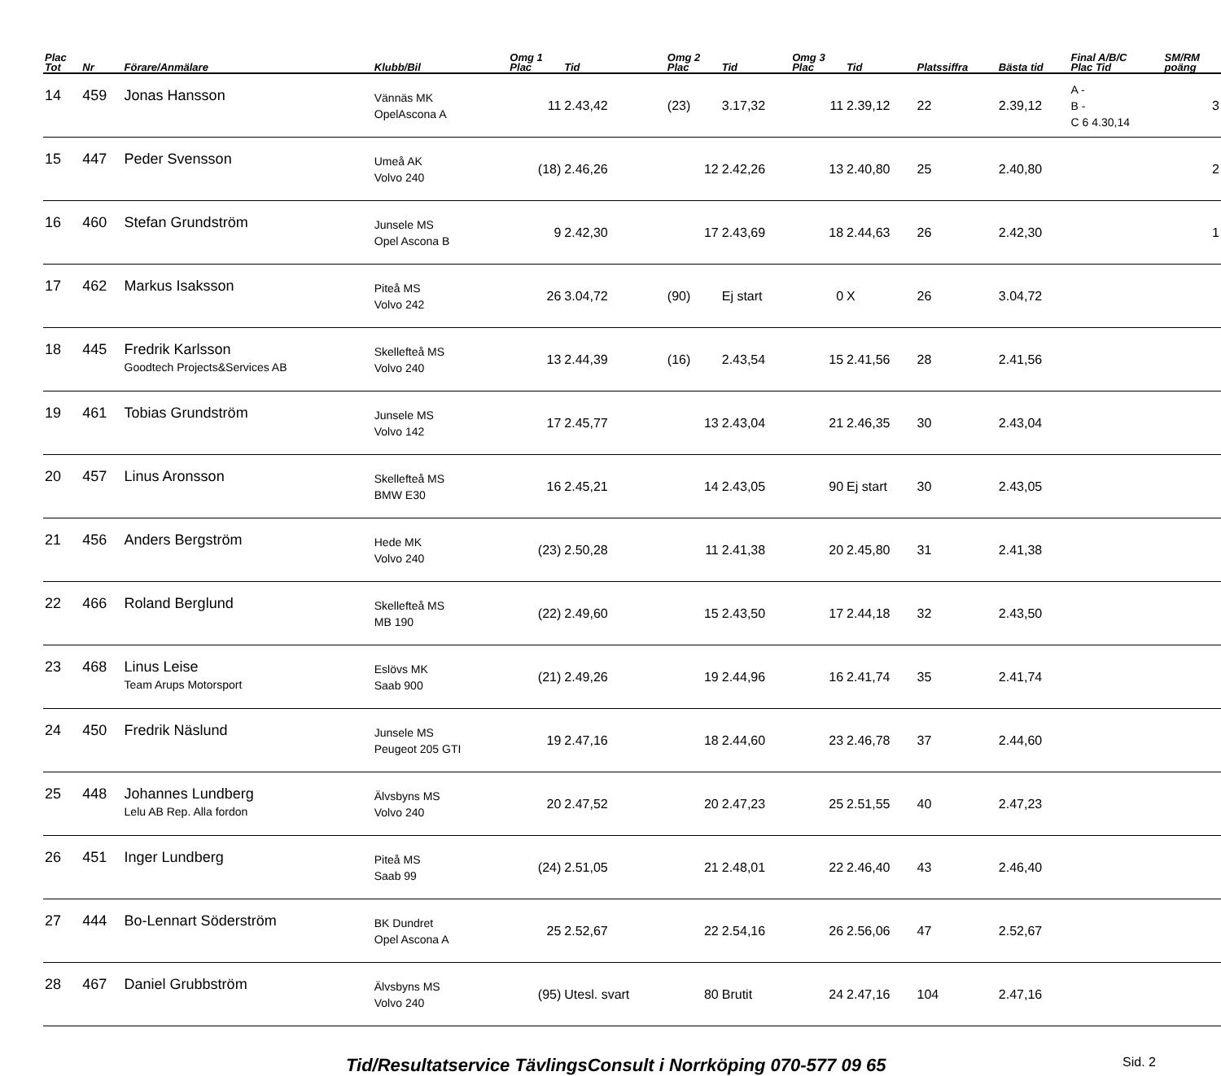| Plac Tot | Nr | Förare/Anmälare | Klubb/Bil | Omg 1 Plac | Tid | Omg 2 Plac | Tid | Omg 3 Plac | Tid | Platssiffra | Bästa tid | Final A/B/C Plac Tid | SM/RM poäng |
| --- | --- | --- | --- | --- | --- | --- | --- | --- | --- | --- | --- | --- | --- |
| 14 | 459 | Jonas Hansson | Vännäs MK OpelAscona A | 11 | 2.43,42 | (23) | 3.17,32 | 11 | 2.39,12 | 22 | 2.39,12 | A - B - C 6 4.30,14 | 3 |
| 15 | 447 | Peder Svensson | Umeå AK Volvo 240 | (18) | 2.46,26 | 12 | 2.42,26 | 13 | 2.40,80 | 25 | 2.40,80 | | 2 |
| 16 | 460 | Stefan Grundström | Junsele MS Opel Ascona B | 9 | 2.42,30 | 17 | 2.43,69 | 18 | 2.44,63 | 26 | 2.42,30 | | 1 |
| 17 | 462 | Markus Isaksson | Piteå MS Volvo 242 | 26 | 3.04,72 | (90) | Ej start | 0 | X | 26 | 3.04,72 | | |
| 18 | 445 | Fredrik Karlsson Goodtech Projects&Services AB | Skellefteå MS Volvo 240 | 13 | 2.44,39 | (16) | 2.43,54 | 15 | 2.41,56 | 28 | 2.41,56 | | |
| 19 | 461 | Tobias Grundström | Junsele MS Volvo 142 | 17 | 2.45,77 | 13 | 2.43,04 | 21 | 2.46,35 | 30 | 2.43,04 | | |
| 20 | 457 | Linus Aronsson | Skellefteå MS BMW E30 | 16 | 2.45,21 | 14 | 2.43,05 | 90 | Ej start | 30 | 2.43,05 | | |
| 21 | 456 | Anders Bergström | Hede MK Volvo 240 | (23) | 2.50,28 | 11 | 2.41,38 | 20 | 2.45,80 | 31 | 2.41,38 | | |
| 22 | 466 | Roland Berglund | Skellefteå MS MB 190 | (22) | 2.49,60 | 15 | 2.43,50 | 17 | 2.44,18 | 32 | 2.43,50 | | |
| 23 | 468 | Linus Leise Team Arups Motorsport | Eslövs MK Saab 900 | (21) | 2.49,26 | 19 | 2.44,96 | 16 | 2.41,74 | 35 | 2.41,74 | | |
| 24 | 450 | Fredrik Näslund | Junsele MS Peugeot 205 GTI | 19 | 2.47,16 | 18 | 2.44,60 | 23 | 2.46,78 | 37 | 2.44,60 | | |
| 25 | 448 | Johannes Lundberg Lelu AB Rep. Alla fordon | Älvsbyns MS Volvo 240 | 20 | 2.47,52 | 20 | 2.47,23 | 25 | 2.51,55 | 40 | 2.47,23 | | |
| 26 | 451 | Inger Lundberg | Piteå MS Saab 99 | (24) | 2.51,05 | 21 | 2.48,01 | 22 | 2.46,40 | 43 | 2.46,40 | | |
| 27 | 444 | Bo-Lennart Söderström | BK Dundret Opel Ascona A | 25 | 2.52,67 | 22 | 2.54,16 | 26 | 2.56,06 | 47 | 2.52,67 | | |
| 28 | 467 | Daniel Grubbström | Älvsbyns MS Volvo 240 | (95) | Utesl. svart | 80 | Brutit | 24 | 2.47,16 | 104 | 2.47,16 | | |
Tid/Resultatservice TävlingsConsult i Norrköping 070-577 09 65 Sid. 2